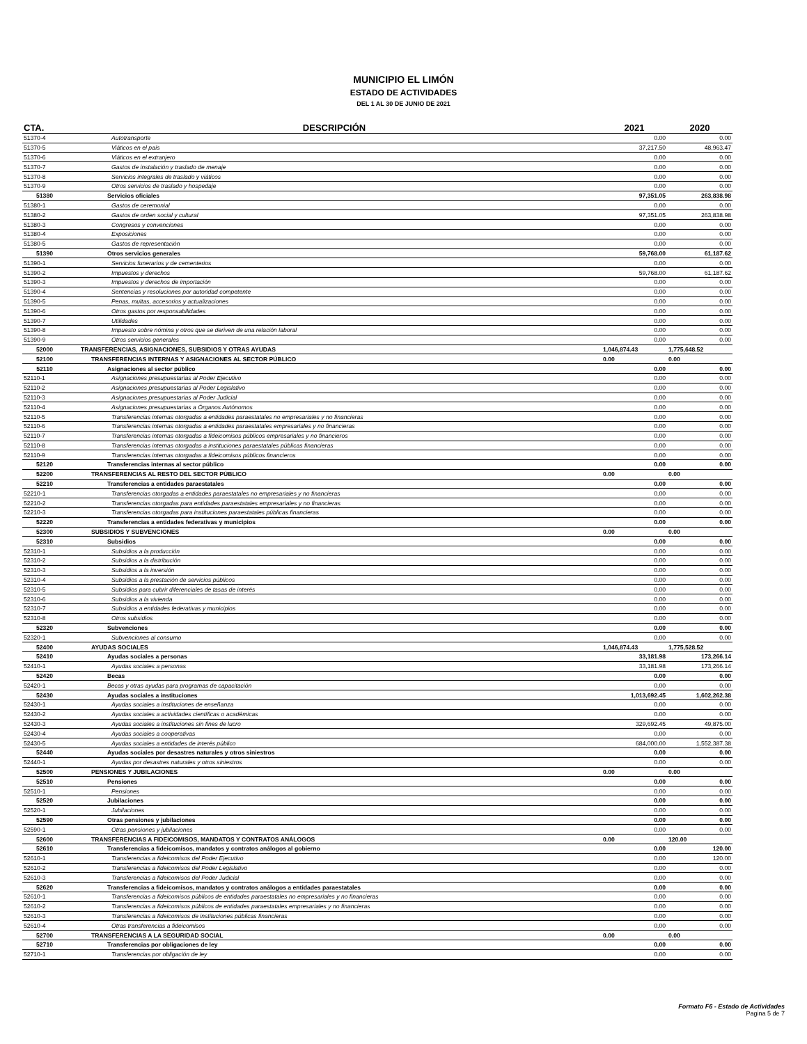MUNICIPIO EL LIMÓN
ESTADO DE ACTIVIDADES
DEL 1 AL 30 DE JUNIO DE 2021
| CTA. | DESCRIPCIÓN | 2021 | 2020 |
| --- | --- | --- | --- |
| 51370-4 | Autotransporte | 0.00 | 0.00 |
| 51370-5 | Viáticos en el país | 37,217.50 | 48,963.47 |
| 51370-6 | Viáticos en el extranjero | 0.00 | 0.00 |
| 51370-7 | Gastos de instalación y traslado de menaje | 0.00 | 0.00 |
| 51370-8 | Servicios integrales de traslado y viáticos | 0.00 | 0.00 |
| 51370-9 | Otros servicios de traslado y hospedaje | 0.00 | 0.00 |
| 51380 | Servicios oficiales | 97,351.05 | 263,838.98 |
| 51380-1 | Gastos de ceremonial | 0.00 | 0.00 |
| 51380-2 | Gastos de orden social y cultural | 97,351.05 | 263,838.98 |
| 51380-3 | Congresos y convenciones | 0.00 | 0.00 |
| 51380-4 | Exposiciones | 0.00 | 0.00 |
| 51380-5 | Gastos de representación | 0.00 | 0.00 |
| 51390 | Otros servicios generales | 59,768.00 | 61,187.62 |
| 51390-1 | Servicios funerarios y de cementerios | 0.00 | 0.00 |
| 51390-2 | Impuestos y derechos | 59,768.00 | 61,187.62 |
| 51390-3 | Impuestos y derechos de importación | 0.00 | 0.00 |
| 51390-4 | Sentencias y resoluciones por autoridad competente | 0.00 | 0.00 |
| 51390-5 | Penas, multas, accesorios y actualizaciones | 0.00 | 0.00 |
| 51390-6 | Otros gastos por responsabilidades | 0.00 | 0.00 |
| 51390-7 | Utilidades | 0.00 | 0.00 |
| 51390-8 | Impuesto sobre nómina y otros que se deriven de una relación laboral | 0.00 | 0.00 |
| 51390-9 | Otros servicios generales | 0.00 | 0.00 |
| 52000 | TRANSFERENCIAS, ASIGNACIONES, SUBSIDIOS Y OTRAS AYUDAS | 1,046,874.43 | 1,775,648.52 |
| 52100 | TRANSFERENCIAS INTERNAS Y ASIGNACIONES AL SECTOR PÚBLICO | 0.00 | 0.00 |
| 52110 | Asignaciones al sector público | 0.00 | 0.00 |
| 52110-1 | Asignaciones presupuestarias al Poder Ejecutivo | 0.00 | 0.00 |
| 52110-2 | Asignaciones presupuestarias al Poder Legislativo | 0.00 | 0.00 |
| 52110-3 | Asignaciones presupuestarias al Poder Judicial | 0.00 | 0.00 |
| 52110-4 | Asignaciones presupuestarias a Órganos Autónomos | 0.00 | 0.00 |
| 52110-5 | Transferencias internas otorgadas a entidades paraestatales no empresariales y no financieras | 0.00 | 0.00 |
| 52110-6 | Transferencias internas otorgadas a entidades paraestatales empresariales y no financieras | 0.00 | 0.00 |
| 52110-7 | Transferencias internas otorgadas a fideicomisos públicos empresariales y no financieros | 0.00 | 0.00 |
| 52110-8 | Transferencias internas otorgadas a instituciones paraestatales públicas financieras | 0.00 | 0.00 |
| 52110-9 | Transferencias internas otorgadas a fideicomisos públicos financieros | 0.00 | 0.00 |
| 52120 | Transferencias internas al sector público | 0.00 | 0.00 |
| 52200 | TRANSFERENCIAS AL RESTO DEL SECTOR PÚBLICO | 0.00 | 0.00 |
| 52210 | Transferencias a entidades paraestatales | 0.00 | 0.00 |
| 52210-1 | Transferencias otorgadas a entidades paraestatales no empresariales y no financieras | 0.00 | 0.00 |
| 52210-2 | Transferencias otorgadas para entidades paraestatales empresariales y no financieras | 0.00 | 0.00 |
| 52210-3 | Transferencias otorgadas para instituciones paraestatales públicas financieras | 0.00 | 0.00 |
| 52220 | Transferencias a entidades federativas y municipios | 0.00 | 0.00 |
| 52300 | SUBSIDIOS Y SUBVENCIONES | 0.00 | 0.00 |
| 52310 | Subsidios | 0.00 | 0.00 |
| 52310-1 | Subsidios a la producción | 0.00 | 0.00 |
| 52310-2 | Subsidios a la distribución | 0.00 | 0.00 |
| 52310-3 | Subsidios a la inversión | 0.00 | 0.00 |
| 52310-4 | Subsidios a la prestación de servicios públicos | 0.00 | 0.00 |
| 52310-5 | Subsidios para cubrir diferenciales de tasas de interés | 0.00 | 0.00 |
| 52310-6 | Subsidios a la vivienda | 0.00 | 0.00 |
| 52310-7 | Subsidios a entidades federativas y municipios | 0.00 | 0.00 |
| 52310-8 | Otros subsidios | 0.00 | 0.00 |
| 52320 | Subvenciones | 0.00 | 0.00 |
| 52320-1 | Subvenciones al consumo | 0.00 | 0.00 |
| 52400 | AYUDAS SOCIALES | 1,046,874.43 | 1,775,528.52 |
| 52410 | Ayudas sociales a personas | 33,181.98 | 173,266.14 |
| 52410-1 | Ayudas sociales a personas | 33,181.98 | 173,266.14 |
| 52420 | Becas | 0.00 | 0.00 |
| 52420-1 | Becas y otras ayudas para programas de capacitación | 0.00 | 0.00 |
| 52430 | Ayudas sociales a instituciones | 1,013,692.45 | 1,602,262.38 |
| 52430-1 | Ayudas sociales a instituciones de enseñanza | 0.00 | 0.00 |
| 52430-2 | Ayudas sociales a actividades científicas o académicas | 0.00 | 0.00 |
| 52430-3 | Ayudas sociales a instituciones sin fines de lucro | 329,692.45 | 49,875.00 |
| 52430-4 | Ayudas sociales a cooperativas | 0.00 | 0.00 |
| 52430-5 | Ayudas sociales a entidades de interés público | 684,000.00 | 1,552,387.38 |
| 52440 | Ayudas sociales por desastres naturales y otros siniestros | 0.00 | 0.00 |
| 52440-1 | Ayudas por desastres naturales y otros siniestros | 0.00 | 0.00 |
| 52500 | PENSIONES Y JUBILACIONES | 0.00 | 0.00 |
| 52510 | Pensiones | 0.00 | 0.00 |
| 52510-1 | Pensiones | 0.00 | 0.00 |
| 52520 | Jubilaciones | 0.00 | 0.00 |
| 52520-1 | Jubilaciones | 0.00 | 0.00 |
| 52590 | Otras pensiones y jubilaciones | 0.00 | 0.00 |
| 52590-1 | Otras pensiones y jubilaciones | 0.00 | 0.00 |
| 52600 | TRANSFERENCIAS A FIDEICOMISOS, MANDATOS Y CONTRATOS ANÁLOGOS | 0.00 | 120.00 |
| 52610 | Transferencias a fideicomisos, mandatos y contratos análogos al gobierno | 0.00 | 120.00 |
| 52610-1 | Transferencias a fideicomisos del Poder Ejecutivo | 0.00 | 120.00 |
| 52610-2 | Transferencias a fideicomisos del Poder Legislativo | 0.00 | 0.00 |
| 52610-3 | Transferencias a fideicomisos del Poder Judicial | 0.00 | 0.00 |
| 52620 | Transferencias a fideicomisos, mandatos y contratos análogos a entidades paraestatales | 0.00 | 0.00 |
| 52610-1 | Transferencias a fideicomisos públicos de entidades paraestatales no empresariales y no financieras | 0.00 | 0.00 |
| 52610-2 | Transferencias a fideicomisos públicos de entidades paraestatales empresariales y no financieras | 0.00 | 0.00 |
| 52610-3 | Transferencias a fideicomisos de instituciones públicas financieras | 0.00 | 0.00 |
| 52610-4 | Otras transferencias a fideicomisos | 0.00 | 0.00 |
| 52700 | TRANSFERENCIAS A LA SEGURIDAD SOCIAL | 0.00 | 0.00 |
| 52710 | Transferencias por obligaciones de ley | 0.00 | 0.00 |
| 52710-1 | Transferencias por obligación de ley | 0.00 | 0.00 |
Formato F6 - Estado de Actividades
Pagina 5 de 7